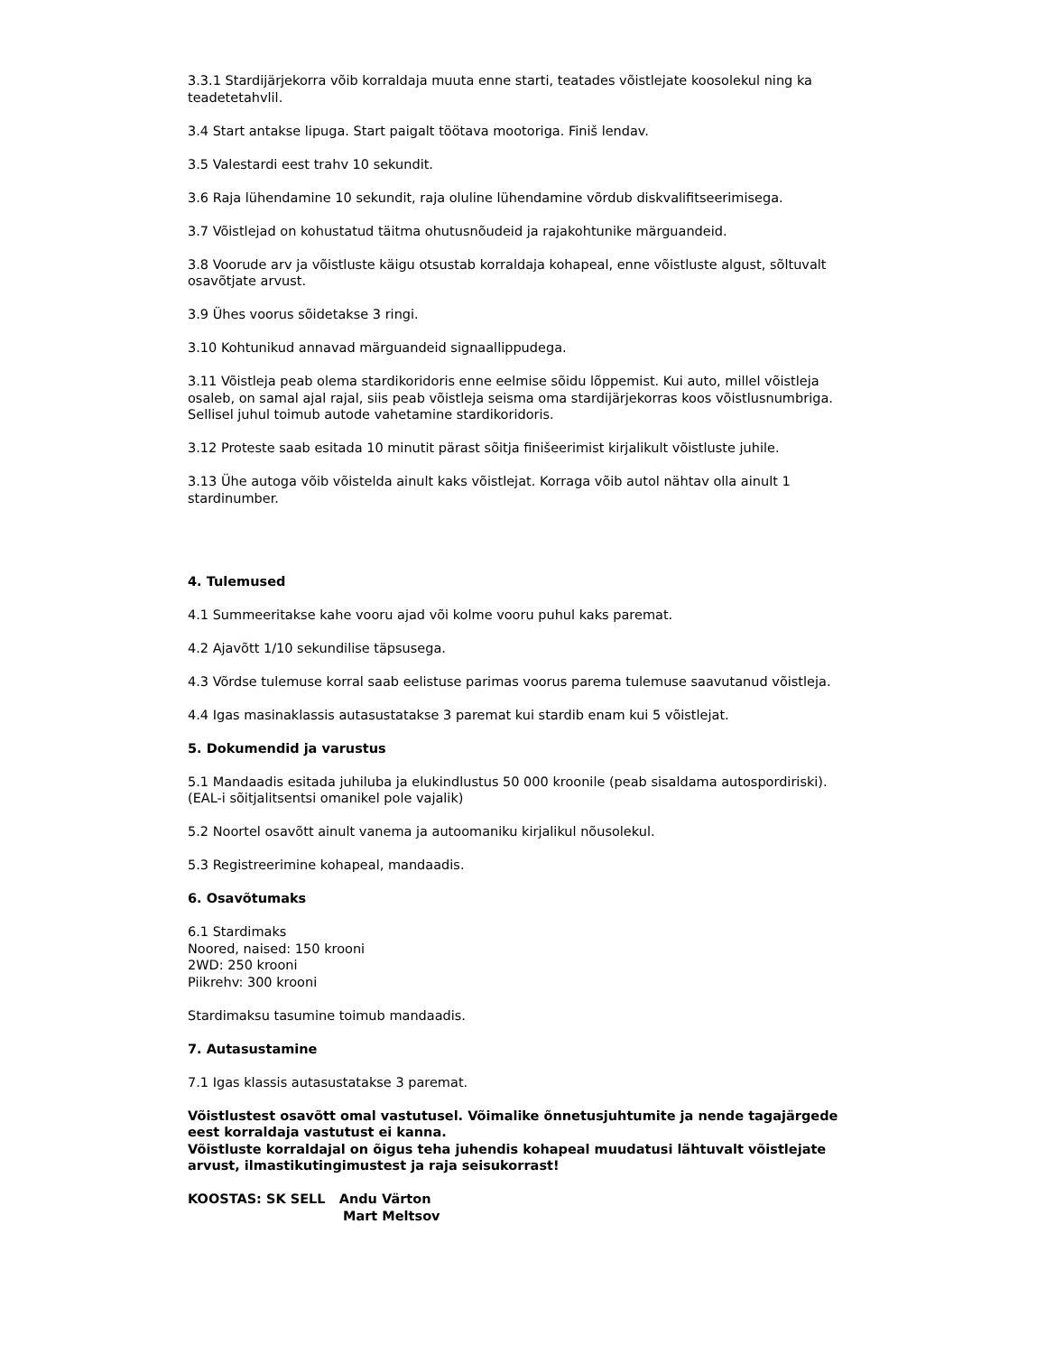3.3.1 Stardijärjekorra võib korraldaja muuta enne starti, teatades võistlejate koosolekul ning ka teadetetahvlil.
3.4 Start antakse lipuga. Start paigalt töötava mootoriga. Finiš lendav.
3.5 Valestardi eest trahv 10 sekundit.
3.6 Raja lühendamine 10 sekundit, raja oluline lühendamine võrdub diskvalifitseerimisega.
3.7 Võistlejad on kohustatud täitma ohutusnõudeid ja rajakohtunike märguandeid.
3.8 Voorude arv ja võistluste käigu otsustab korraldaja kohapeal, enne võistluste algust, sõltuvalt osavõtjate arvust.
3.9 Ühes voorus sõidetakse 3 ringi.
3.10 Kohtunikud annavad märguandeid signaallippudega.
3.11 Võistleja peab olema stardikoridoris enne eelmise sõidu lõppemist. Kui auto, millel võistleja osaleb, on samal ajal rajal, siis peab võistleja seisma oma stardijärjekorras koos võistlusnumbriga. Sellisel juhul toimub autode vahetamine stardikoridoris.
3.12 Proteste saab esitada 10 minutit pärast sõitja finišeerimist kirjalikult võistluste juhile.
3.13 Ühe autoga võib võistelda ainult kaks võistlejat. Korraga võib autol nähtav olla ainult 1 stardinumber.
4. Tulemused
4.1 Summeeritakse kahe vooru ajad või kolme vooru puhul kaks paremat.
4.2 Ajavõtt 1/10 sekundilise täpsusega.
4.3 Võrdse tulemuse korral saab eelistuse parimas voorus parema tulemuse saavutanud võistleja.
4.4 Igas masinaklassis autasustatakse 3 paremat kui stardib enam kui 5 võistlejat.
5. Dokumendid ja varustus
5.1 Mandaadis esitada juhiluba ja elukindlustus 50 000 kroonile (peab sisaldama autospordiriski). (EAL-i sõitjalitsentsi omanikel pole vajalik)
5.2 Noortel osavõtt ainult vanema ja autoomaniku kirjalikul nõusolekul.
5.3 Registreerimine kohapeal, mandaadis.
6. Osavõtumaks
6.1 Stardimaks
Noored, naised: 150 krooni
2WD: 250 krooni
Piikrehv: 300 krooni
Stardimaksu tasumine toimub mandaadis.
7. Autasustamine
7.1 Igas klassis autasustatakse 3 paremat.
Võistlustest osavõtt omal vastutusel. Võimalike õnnetusjuhtumite ja nende tagajärgede eest korraldaja vastutust ei kanna.
Võistluste korraldajal on õigus teha juhendis kohapeal muudatusi lähtuvalt võistlejate arvust, ilmastikutingimustest ja raja seisukorrast!
KOOSTAS: SK SELL Andu Värton
Mart Meltsov